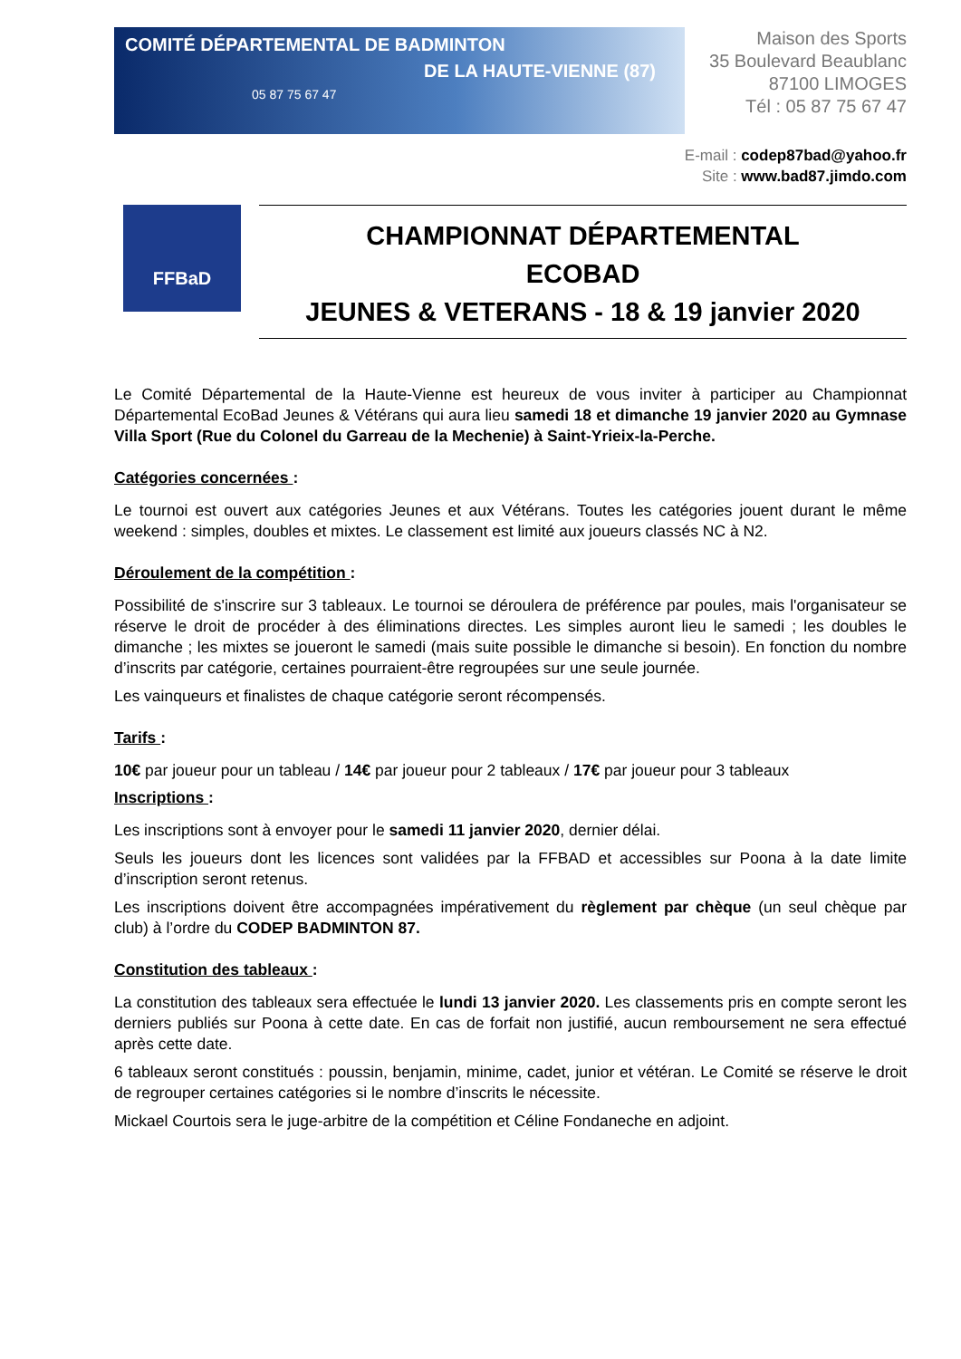COMITÉ DÉPARTEMENTAL DE BADMINTON
DE LA HAUTE-VIENNE (87)
05 87 75 67 47
Maison des Sports
35 Boulevard Beaublanc
87100 LIMOGES
Tél : 05 87 75 67 47
E-mail : codep87bad@yahoo.fr
Site : www.bad87.jimdo.com
FFBaD
CHAMPIONNAT DÉPARTEMENTAL
ECOBAD
JEUNES & VETERANS - 18 & 19 janvier 2020
Le Comité Départemental de la Haute-Vienne est heureux de vous inviter à participer au Championnat Départemental EcoBad Jeunes & Vétérans qui aura lieu samedi 18 et dimanche 19 janvier 2020 au Gymnase Villa Sport (Rue du Colonel du Garreau de la Mechenie) à Saint-Yrieix-la-Perche.
Catégories concernées :
Le tournoi est ouvert aux catégories Jeunes et aux Vétérans. Toutes les catégories jouent durant le même weekend : simples, doubles et mixtes. Le classement est limité aux joueurs classés NC à N2.
Déroulement de la compétition :
Possibilité de s'inscrire sur 3 tableaux. Le tournoi se déroulera de préférence par poules, mais l'organisateur se réserve le droit de procéder à des éliminations directes. Les simples auront lieu le samedi ; les doubles le dimanche ; les mixtes se joueront le samedi (mais suite possible le dimanche si besoin). En fonction du nombre d’inscrits par catégorie, certaines pourraient-être regroupées sur une seule journée.
Les vainqueurs et finalistes de chaque catégorie seront récompensés.
Tarifs :
10€ par joueur pour un tableau / 14€ par joueur pour 2 tableaux / 17€ par joueur pour 3 tableaux
Inscriptions :
Les inscriptions sont à envoyer pour le samedi 11 janvier 2020, dernier délai.
Seuls les joueurs dont les licences sont validées par la FFBAD et accessibles sur Poona à la date limite d’inscription seront retenus.
Les inscriptions doivent être accompagnées impérativement du règlement par chèque (un seul chèque par club) à l’ordre du CODEP BADMINTON 87.
Constitution des tableaux :
La constitution des tableaux sera effectuée le lundi 13 janvier 2020. Les classements pris en compte seront les derniers publiés sur Poona à cette date. En cas de forfait non justifié, aucun remboursement ne sera effectué après cette date.
6 tableaux seront constitués : poussin, benjamin, minime, cadet, junior et vétéran. Le Comité se réserve le droit de regrouper certaines catégories si le nombre d’inscrits le nécessite.
Mickael Courtois sera le juge-arbitre de la compétition et Céline Fondaneche en adjoint.